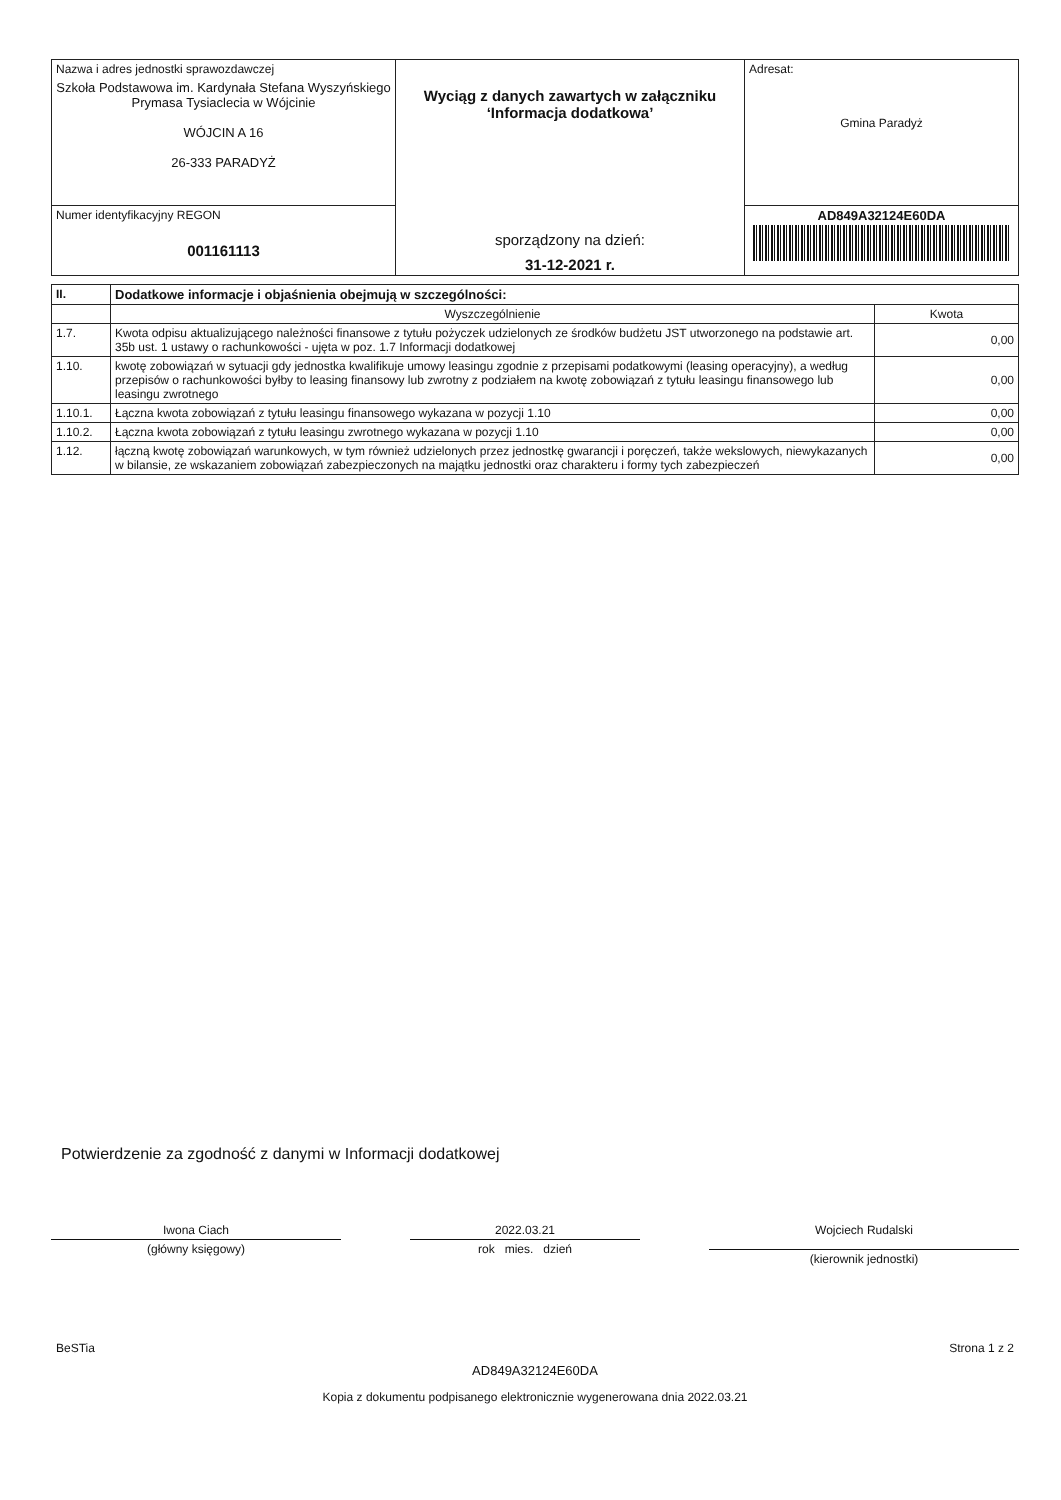| Nazwa i adres jednostki sprawozdawczej Szkoła Podstawowa im. Kardynała Stefana Wyszyńskiego Prymasa Tysiaclecia w Wójcinie WÓJCIN A 16 26-333 PARADYŻ | Wyciąg z danych zawartych w załączniku ‘Informacja dodatkowa’ sporządzony na dzień: 31-12-2021 r. | Adresat: Gmina Paradyż |
| Numer identyfikacyjny REGON 001161113 | | AD849A32124E60DA |
| II. | Dodatkowe informacje i objaśnienia obejmują w szczególności: | |
| --- | --- | --- |
| | Wyszczególnienie | Kwota |
| 1.7. | Kwota odpisu aktualizującego należności finansowe z tytułu pożyczek udzielonych ze środków budżetu JST utworzonego na podstawie art. 35b ust. 1 ustawy o rachunkowości - ujęta w poz. 1.7 Informacji dodatkowej | 0,00 |
| 1.10. | kwotę zobowiązań w sytuacji gdy jednostka kwalifikuje umowy leasingu zgodnie z przepisami podatkowymi (leasing operacyjny), a według przepisów o rachunkowości byłby to leasing finansowy lub zwrotny z podziałem na kwotę zobowiązań z tytułu leasingu finansowego lub leasingu zwrotnego | 0,00 |
| 1.10.1. | Łączna kwota zobowiązań z tytułu leasingu finansowego wykazana w pozycji 1.10 | 0,00 |
| 1.10.2. | Łączna kwota zobowiązań z tytułu leasingu zwrotnego wykazana w pozycji 1.10 | 0,00 |
| 1.12. | łączną kwotę zobowiązań warunkowych, w tym również udzielonych przez jednostkę gwarancji i poręczeń, także wekslowych, niewykazanych w bilansie, ze wskazaniem zobowiązań zabezpieczonych na majątku jednostki oraz charakteru i formy tych zabezpieczeń | 0,00 |
Potwierdzenie za zgodność z danymi w Informacji dodatkowej
Iwona Ciach
(główny księgowy)
2022.03.21
rok mies. dzień
Wojciech Rudalski
(kierownik jednostki)
BeSTia Strona 1 z 2
AD849A32124E60DA
Kopia z dokumentu podpisanego elektronicznie wygenerowana dnia 2022.03.21